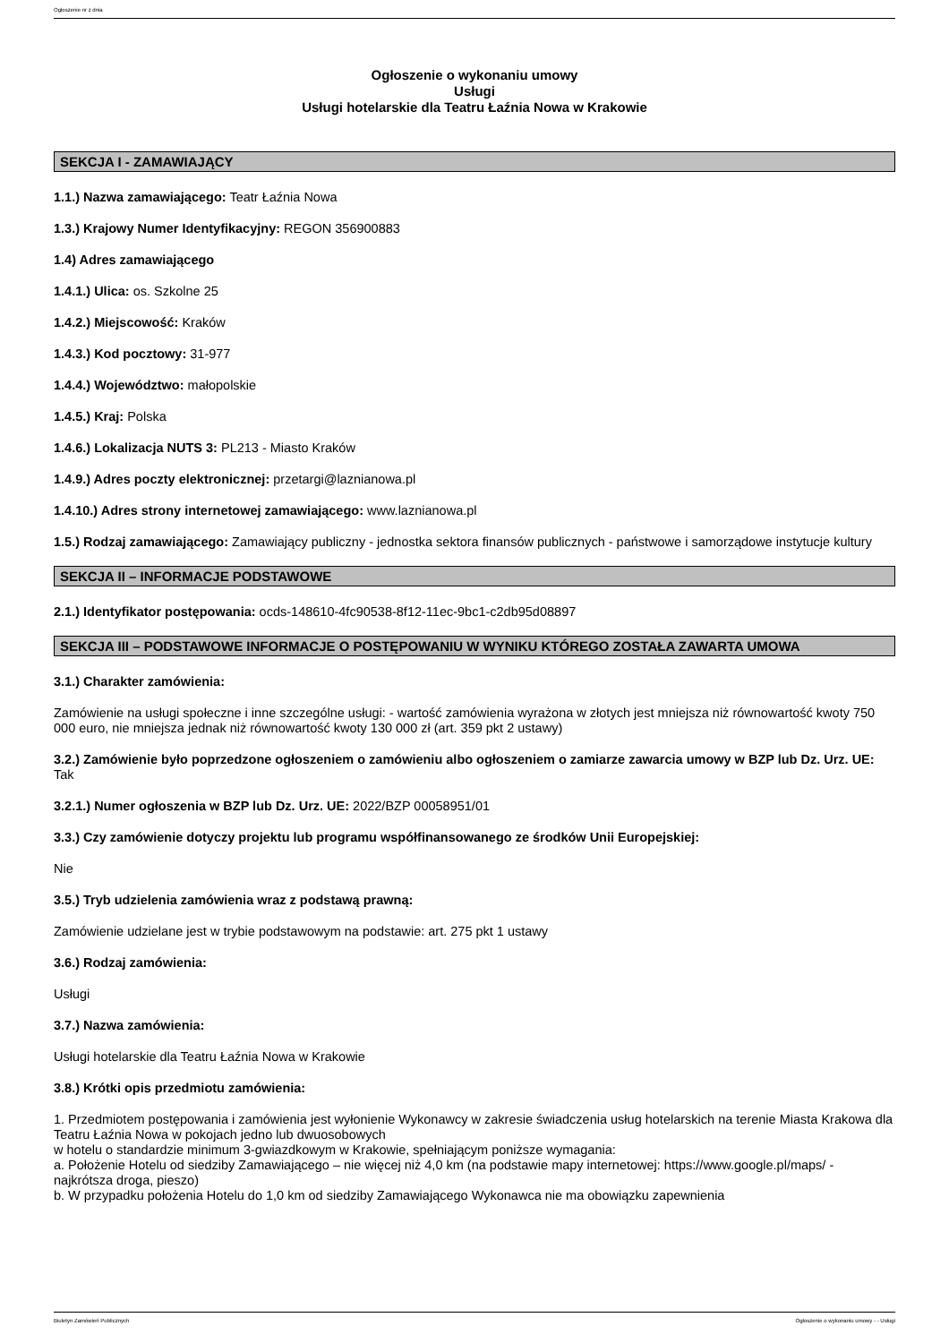Ogłoszenie nr z dnia
Ogłoszenie o wykonaniu umowy
Usługi
Usługi hotelarskie dla Teatru Łaźnia Nowa w Krakowie
SEKCJA I - ZAMAWIAJĄCY
1.1.) Nazwa zamawiającego: Teatr Łaźnia Nowa
1.3.) Krajowy Numer Identyfikacyjny: REGON 356900883
1.4) Adres zamawiającego
1.4.1.) Ulica: os. Szkolne 25
1.4.2.) Miejscowość: Kraków
1.4.3.) Kod pocztowy: 31-977
1.4.4.) Województwo: małopolskie
1.4.5.) Kraj: Polska
1.4.6.) Lokalizacja NUTS 3: PL213 - Miasto Kraków
1.4.9.) Adres poczty elektronicznej: przetargi@laznianowa.pl
1.4.10.) Adres strony internetowej zamawiającego: www.laznianowa.pl
1.5.) Rodzaj zamawiającego: Zamawiający publiczny - jednostka sektora finansów publicznych - państwowe i samorządowe instytucje kultury
SEKCJA II – INFORMACJE PODSTAWOWE
2.1.) Identyfikator postępowania: ocds-148610-4fc90538-8f12-11ec-9bc1-c2db95d08897
SEKCJA III – PODSTAWOWE INFORMACJE O POSTĘPOWANIU W WYNIKU KTÓREGO ZOSTAŁA ZAWARTA UMOWA
3.1.) Charakter zamówienia:
Zamówienie na usługi społeczne i inne szczególne usługi: - wartość zamówienia wyrażona w złotych jest mniejsza niż równowartość kwoty 750 000 euro, nie mniejsza jednak niż równowartość kwoty 130 000 zł (art. 359 pkt 2 ustawy)
3.2.) Zamówienie było poprzedzone ogłoszeniem o zamówieniu albo ogłoszeniem o zamiarze zawarcia umowy w BZP lub Dz. Urz. UE: Tak
3.2.1.) Numer ogłoszenia w BZP lub Dz. Urz. UE: 2022/BZP 00058951/01
3.3.) Czy zamówienie dotyczy projektu lub programu współfinansowanego ze środków Unii Europejskiej:
Nie
3.5.) Tryb udzielenia zamówienia wraz z podstawą prawną:
Zamówienie udzielane jest w trybie podstawowym na podstawie: art. 275 pkt 1 ustawy
3.6.) Rodzaj zamówienia:
Usługi
3.7.) Nazwa zamówienia:
Usługi hotelarskie dla Teatru Łaźnia Nowa w Krakowie
3.8.) Krótki opis przedmiotu zamówienia:
1. Przedmiotem postępowania i zamówienia jest wyłonienie Wykonawcy w zakresie świadczenia usług hotelarskich na terenie Miasta Krakowa dla Teatru Łaźnia Nowa w pokojach jedno lub dwuosobowych
w hotelu o standardzie minimum 3-gwiazdkowym w Krakowie, spełniającym poniższe wymagania:
a. Położenie Hotelu od siedziby Zamawiającego – nie więcej niż 4,0 km (na podstawie mapy internetowej: https://www.google.pl/maps/ - najkrótsza droga, pieszo)
b. W przypadku położenia Hotelu do 1,0 km od siedziby Zamawiającego Wykonawca nie ma obowiązku zapewnienia
Biuletyn Zamówień Publicznych Ogłoszenie o wykonaniu umowy - - Usługi